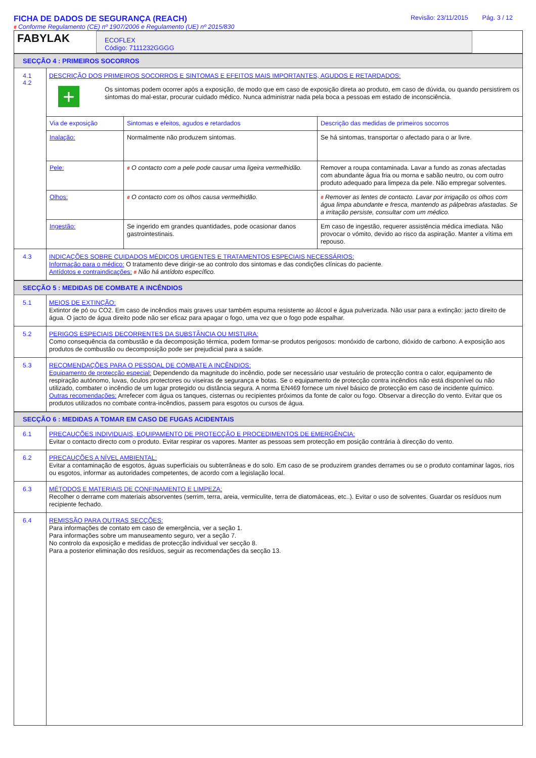FICHA DE DADOS DE SEGURANÇA (REACH)
# Conforme Regulamento (CE) nº 1907/2006 e Regulamento (UE) nº 2015/830
Revisão: 23/11/2015 Pág. 3 / 12
FABYLAK
ECOFLEX
Código: 7111232GGGG
SECÇÃO 4 : PRIMEIROS SOCORROS
4.1
4.2
DESCRIÇÃO DOS PRIMEIROS SOCORROS E SINTOMAS E EFEITOS MAIS IMPORTANTES, AGUDOS E RETARDADOS:
+
Os sintomas podem ocorrer após a exposição, de modo que em caso de exposição direta ao produto, em caso de dúvida, ou quando persistirem os sintomas do mal-estar, procurar cuidado médico. Nunca administrar nada pela boca a pessoas em estado de inconsciência.
| Via de exposição | Sintomas e efeitos, agudos e retardados | Descrição das medidas de primeiros socorros |
| --- | --- | --- |
| Inalação: | Normalmente não produzem sintomas. | Se há sintomas, transportar o afectado para o ar livre. |
| Pele: | # O contacto com a pele pode causar uma ligeira vermelhidão. | Remover a roupa contaminada. Lavar a fundo as zonas afectadas com abundante água fria ou morna e sabão neutro, ou com outro produto adequado para limpeza da pele. Não empregar solventes. |
| Olhos: | # O contacto com os olhos causa vermelhidão. | # Remover as lentes de contacto. Lavar por irrigação os olhos com água limpa abundante e fresca, mantendo as pálpebras afastadas. Se a irritação persiste, consultar com um médico. |
| Ingestão: | Se ingerido em grandes quantidades, pode ocasionar danos gastrointestinais. | Em caso de ingestão, requerer assistência médica imediata. Não provocar o vómito, devido ao risco da aspiração. Manter a vítima em repouso. |
4.3
INDICAÇÕES SOBRE CUIDADOS MÉDICOS URGENTES E TRATAMENTOS ESPECIAIS NECESSÁRIOS:
Informação para o médico: O tratamento deve dirigir-se ao controlo dos sintomas e das condições clínicas do paciente.
Antídotos e contraindicações: # Não há antídoto específico.
SECÇÃO 5 : MEDIDAS DE COMBATE A INCÊNDIOS
5.1
MEIOS DE EXTINÇÃO:
Extintor de pó ou CO2. Em caso de incêndios mais graves usar também espuma resistente ao álcool e água pulverizada. Não usar para a extinção: jacto direito de água. O jacto de água direito pode não ser eficaz para apagar o fogo, uma vez que o fogo pode espalhar.
5.2
PERIGOS ESPECIAIS DECORRENTES DA SUBSTÂNCIA OU MISTURA:
Como consequência da combustão e da decomposição térmica, podem formar-se produtos perigosos: monóxido de carbono, dióxido de carbono. A exposição aos produtos de combustão ou decomposição pode ser prejudicial para a saúde.
5.3
RECOMENDAÇÕES PARA O PESSOAL DE COMBATE A INCÊNDIOS:
Equipamento de protecção especial: Dependendo da magnitude do incêndio, pode ser necessário usar vestuário de protecção contra o calor, equipamento de respiração autónomo, luvas, óculos protectores ou viseiras de segurança e botas. Se o equipamento de protecção contra incêndios não está disponível ou não utilizado, combater o incêndio de um lugar protegido ou distância segura. A norma EN469 fornece um nivel básico de protecção em caso de incidente químico.
Outras recomendações: Arrefecer com água os tanques, cisternas ou recipientes próximos da fonte de calor ou fogo. Observar a direcção do vento. Evitar que os produtos utilizados no combate contra-incêndios, passem para esgotos ou cursos de água.
SECÇÃO 6 : MEDIDAS A TOMAR EM CASO DE FUGAS ACIDENTAIS
6.1
PRECAUÇÕES INDIVIDUAIS, EQUIPAMENTO DE PROTECÇÃO E PROCEDIMENTOS DE EMERGÊNCIA:
Evitar o contacto directo com o produto. Evitar respirar os vapores. Manter as pessoas sem protecção em posição contrária à direcção do vento.
6.2
PRECAUÇÕES A NÍVEL AMBIENTAL:
Evitar a contaminação de esgotos, águas superficiais ou subterrâneas e do solo. Em caso de se produzirem grandes derrames ou se o produto contaminar lagos, rios ou esgotos, informar as autoridades competentes, de acordo com a legislação local.
6.3
MÉTODOS E MATERIAIS DE CONFINAMENTO E LIMPEZA:
Recolher o derrame com materiais absorventes (serrim, terra, areia, vermiculite, terra de diatomáceas, etc..). Evitar o uso de solventes. Guardar os resíduos num recipiente fechado.
6.4
REMISSÃO PARA OUTRAS SECÇÕES:
Para informações de contato em caso de emergência, ver a seção 1.
Para informações sobre um manuseamento seguro, ver a seção 7.
No controlo da exposição e medidas de protecção individual ver secção 8.
Para a posterior eliminação dos resíduos, seguir as recomendações da secção 13.